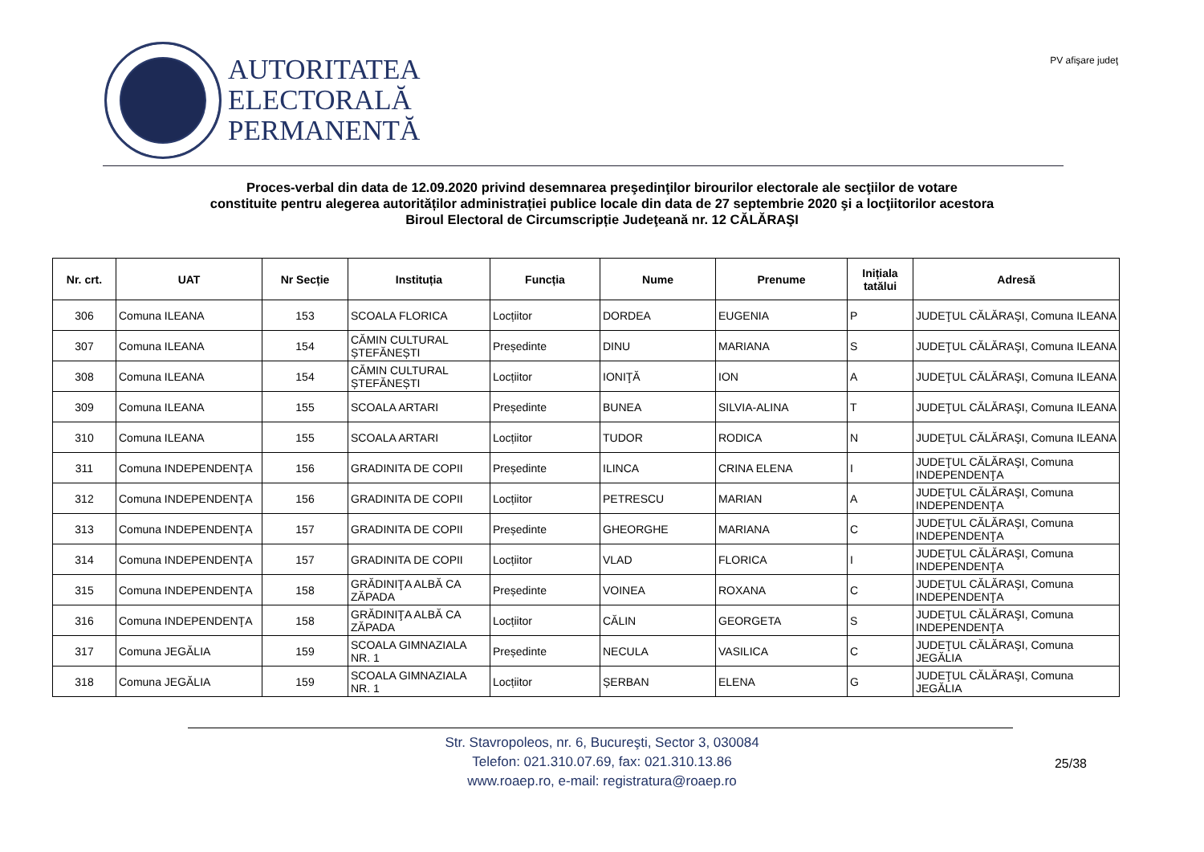AUTORITATEA
ELECTORALĂ
PERMANENTĂ
PV afişare judeţ
Proces-verbal din data de 12.09.2020 privind desemnarea preşedinţilor birourilor electorale ale secţiilor de votare
constituite pentru alegerea autorităților administrației publice locale din data de 27 septembrie 2020 şi a locţiitorilor acestora
Biroul Electoral de Circumscripție Judeţeană nr. 12 CĂLĂRAŞI
| Nr. crt. | UAT | Nr Secție | Instituția | Funcția | Nume | Prenume | Inițiala tatălui | Adresă |
| --- | --- | --- | --- | --- | --- | --- | --- | --- |
| 306 | Comuna ILEANA | 153 | SCOALA FLORICA | Locțiitor | DORDEA | EUGENIA | P | JUDEŢUL CĂLĂRAŞI, Comuna ILEANA |
| 307 | Comuna ILEANA | 154 | CĂMIN CULTURAL ȘTEFĂNEȘTI | Președinte | DINU | MARIANA | S | JUDEŢUL CĂLĂRAŞI, Comuna ILEANA |
| 308 | Comuna ILEANA | 154 | CĂMIN CULTURAL ȘTEFĂNEȘTI | Locțiitor | IONIŢĂ | ION | A | JUDEŢUL CĂLĂRAŞI, Comuna ILEANA |
| 309 | Comuna ILEANA | 155 | SCOALA ARTARI | Președinte | BUNEA | SILVIA-ALINA | T | JUDEŢUL CĂLĂRAŞI, Comuna ILEANA |
| 310 | Comuna ILEANA | 155 | SCOALA ARTARI | Locțiitor | TUDOR | RODICA | N | JUDEŢUL CĂLĂRAŞI, Comuna ILEANA |
| 311 | Comuna INDEPENDENŢA | 156 | GRADINITA DE COPII | Președinte | ILINCA | CRINA ELENA | I | JUDEŢUL CĂLĂRAŞI, Comuna INDEPENDENŢA |
| 312 | Comuna INDEPENDENŢA | 156 | GRADINITA DE COPII | Locțiitor | PETRESCU | MARIAN | A | JUDEŢUL CĂLĂRAŞI, Comuna INDEPENDENŢA |
| 313 | Comuna INDEPENDENŢA | 157 | GRADINITA DE COPII | Președinte | GHEORGHE | MARIANA | C | JUDEŢUL CĂLĂRAŞI, Comuna INDEPENDENŢA |
| 314 | Comuna INDEPENDENŢA | 157 | GRADINITA DE COPII | Locțiitor | VLAD | FLORICA | I | JUDEŢUL CĂLĂRAŞI, Comuna INDEPENDENŢA |
| 315 | Comuna INDEPENDENŢA | 158 | GRĂDINIŢA ALBĂ CA ZĂPADA | Președinte | VOINEA | ROXANA | C | JUDEŢUL CĂLĂRAŞI, Comuna INDEPENDENŢA |
| 316 | Comuna INDEPENDENŢA | 158 | GRĂDINIŢA ALBĂ CA ZĂPADA | Locțiitor | CĂLIN | GEORGETA | S | JUDEŢUL CĂLĂRAŞI, Comuna INDEPENDENŢA |
| 317 | Comuna JEGĂLIA | 159 | SCOALA GIMNAZIALA NR. 1 | Președinte | NECULA | VASILICA | C | JUDEŢUL CĂLĂRAŞI, Comuna JEGĂLIA |
| 318 | Comuna JEGĂLIA | 159 | SCOALA GIMNAZIALA NR. 1 | Locțiitor | ȘERBAN | ELENA | G | JUDEŢUL CĂLĂRAŞI, Comuna JEGĂLIA |
Str. Stavropoleos, nr. 6, Bucureşti, Sector 3, 030084
Telefon: 021.310.07.69, fax: 021.310.13.86
www.roaep.ro, e-mail: registratura@roaep.ro
25/38